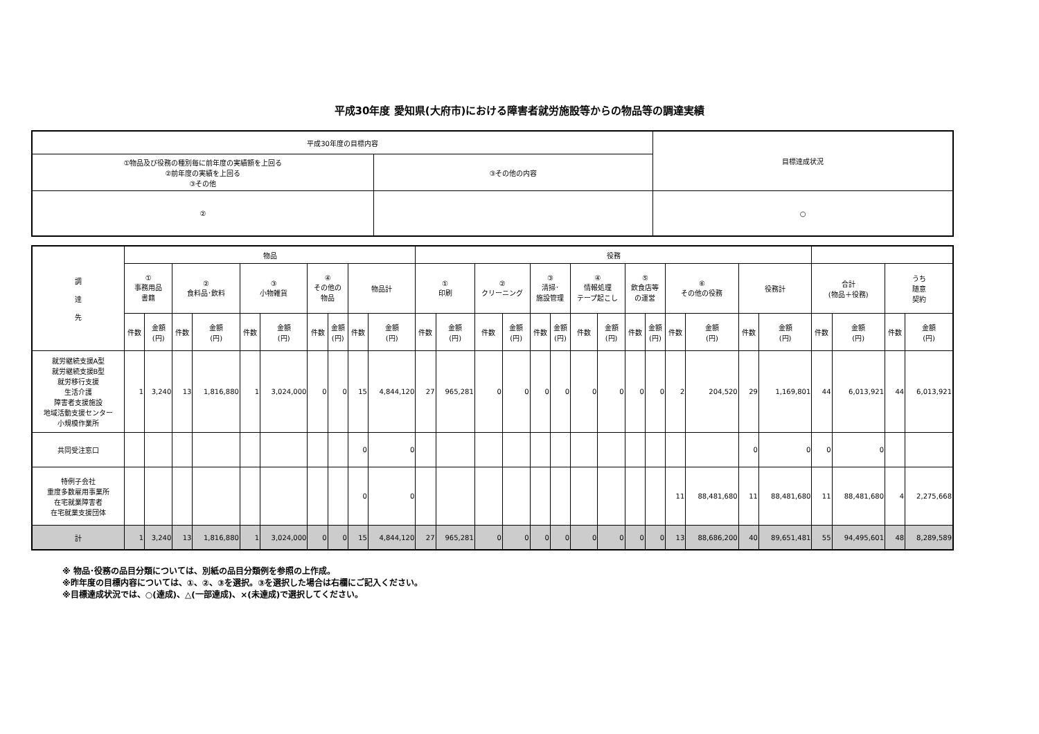平成30年度 愛知県(大府市)における障害者就労施設等からの物品等の調達実績
| 平成30年度の目標内容 | | 目標達成状況 |
| ①物品及び役務の種別毎に前年度の実績額を上回る ②前年度の実績を上回る ③その他 | ③その他の内容 | |
| ② | | ○ |
| 調 達 先 | 物品 | | | | | | | | | | 役務 | | | | | | | | | | | | | | | | | |
| --- | --- | --- | --- | --- | --- | --- | --- | --- | --- | --- | --- | --- | --- | --- | --- | --- | --- | --- | --- | --- | --- | --- | --- | --- | --- | --- | --- | --- |
| | ① 事務用品 書籍 | | ② 食料品･飲料 | | ③ 小物雑貨 | | ④ その他の 物品 | | 物品計 | | ① 印刷 | | ② クリーニング | | ③ 清掃･ 施設管理 | | ④ 情報処理 テープ起こし | | ⑤ 飲食店等 の運営 | | ⑥ その他の役務 | | 役務計 | | 合計 (物品＋役務) | | うち 随意 契約 | |
| | 件数 | 金額 (円) | 件数 | 金額 (円) | 件数 | 金額 (円) | 件数 | 金額 (円) | 件数 | 金額 (円) | 件数 | 金額 (円) | 件数 | 金額 (円) | 件数 | 金額 (円) | 件数 | 金額 (円) | 件数 | 金額 (円) | 件数 | 金額 (円) | 件数 | 金額 (円) | 件数 | 金額 (円) | 件数 | 金額 (円) |
| 就労継続支援A型 就労継続支援B型 就労移行支援 生活介護 障害者支援施設 地域活動支援センター 小規模作業所 | 1 | 3,240 | 13 | 1,816,880 | 1 | 3,024,000 | 0 | 0 | 15 | 4,844,120 | 27 | 965,281 | 0 | 0 | 0 | 0 | 0 | 0 | 0 | 0 | 2 | 204,520 | 29 | 1,169,801 | 44 | 6,013,921 | 44 | 6,013,921 |
| 共同受注窓口 | | | | | | | | | 0 | 0 | | | | | | | | | | | | | 0 | 0 | 0 | 0 | | |
| 特例子会社 重度多数雇用事業所 在宅就業障害者 在宅就業支援団体 | | | | | | | | | 0 | 0 | | | | | | | | | | | 11 | 88,481,680 | 11 | 88,481,680 | 11 | 88,481,680 | 4 | 2,275,668 |
| 計 | 1 | 3,240 | 13 | 1,816,880 | 1 | 3,024,000 | 0 | 0 | 15 | 4,844,120 | 27 | 965,281 | 0 | 0 | 0 | 0 | 0 | 0 | 0 | 0 | 13 | 88,686,200 | 40 | 89,651,481 | 55 | 94,495,601 | 48 | 8,289,589 |
※ 物品･役務の品目分類については、別紙の品目分類例を参照の上作成。
※昨年度の目標内容については、①、②、③を選択。③を選択した場合は右欄にご記入ください。
※目標達成状況では、○(達成)、△(一部達成)、×(未達成)で選択してください。